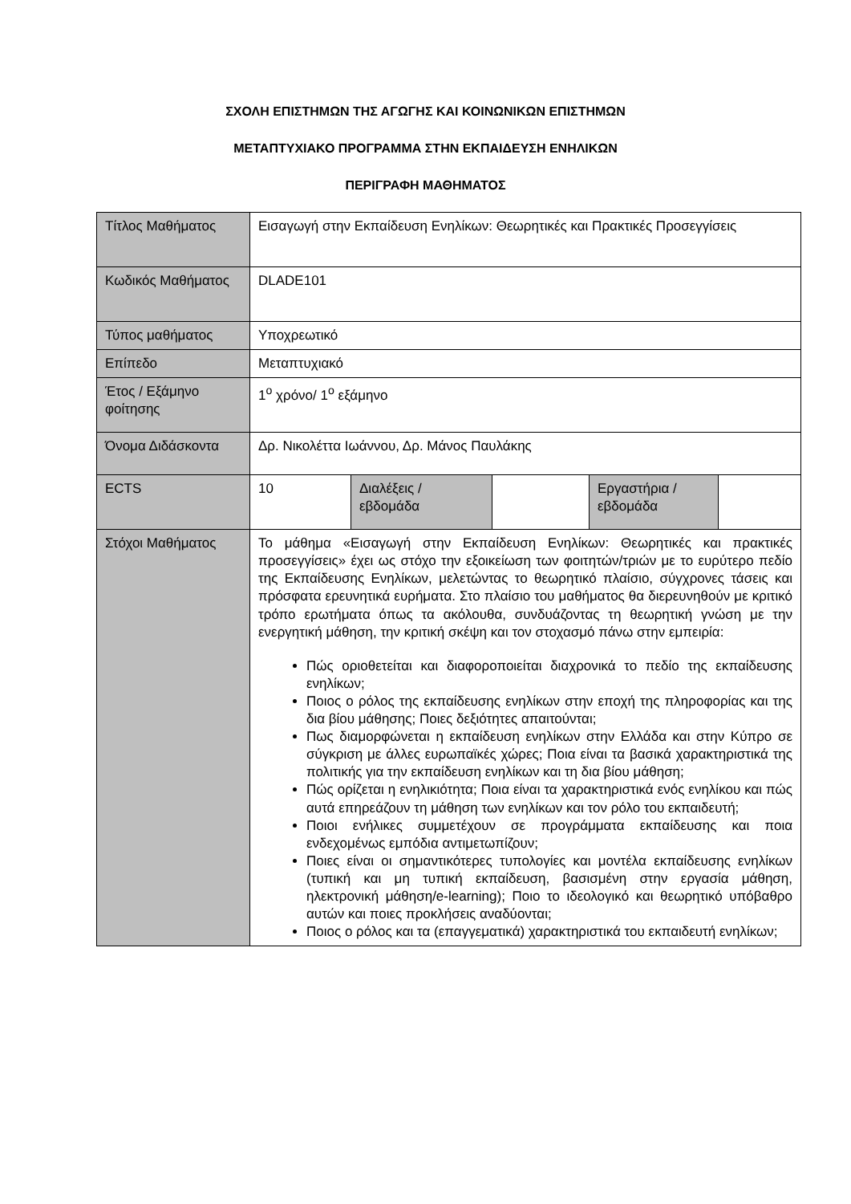ΣΧΟΛΗ ΕΠΙΣΤΗΜΩΝ ΤΗΣ ΑΓΩΓΗΣ ΚΑΙ ΚΟΙΝΩΝΙΚΩΝ ΕΠΙΣΤΗΜΩΝ
ΜΕΤΑΠΤΥΧΙΑΚΟ ΠΡΟΓΡΑΜΜΑ ΣΤΗΝ ΕΚΠΑΙΔΕΥΣΗ ΕΝΗΛΙΚΩΝ
ΠΕΡΙΓΡΑΦΗ ΜΑΘΗΜΑΤΟΣ
| Τίτλος Μαθήματος | Εισαγωγή στην Εκπαίδευση Ενηλίκων: Θεωρητικές και Πρακτικές Προσεγγίσεις | | | | |
| Κωδικός Μαθήματος | DLADE101 | | | | |
| Τύπος μαθήματος | Υποχρεωτικό | | | | |
| Επίπεδο | Μεταπτυχιακό | | | | |
| Έτος / Εξάμηνο φοίτησης | 1<sup>ο</sup> χρόνο/ 1<sup>ο</sup> εξάμηνο | | | | |
| Όνομα Διδάσκοντα | Δρ. Νικολέττα Ιωάννου, Δρ. Μάνος Παυλάκης | | | | |
| ECTS | 10 | Διαλέξεις / εβδομάδα | | Εργαστήρια / εβδομάδα | |
| Στόχοι Μαθήματος | Το μάθημα «Εισαγωγή στην Εκπαίδευση Ενηλίκων: Θεωρητικές και πρακτικές προσεγγίσεις» έχει ως στόχο την εξοικείωση των φοιτητών/τριών με το ευρύτερο πεδίο της Εκπαίδευσης Ενηλίκων, μελετώντας το θεωρητικό πλαίσιο, σύγχρονες τάσεις και πρόσφατα ερευνητικά ευρήματα. Στο πλαίσιο του μαθήματος θα διερευνηθούν με κριτικό τρόπο ερωτήματα όπως τα ακόλουθα, συνδυάζοντας τη θεωρητική γνώση με την ενεργητική μάθηση, την κριτική σκέψη και τον στοχασμό πάνω στην εμπειρία: Πώς οριοθετείται και διαφοροποιείται διαχρονικά το πεδίο της εκπαίδευσης ενηλίκων; Ποιος ο ρόλος της εκπαίδευσης ενηλίκων στην εποχή της πληροφορίας και της δια βίου μάθησης; Ποιες δεξιότητες απαιτούνται; Πως διαμορφώνεται η εκπαίδευση ενηλίκων στην Ελλάδα και στην Κύπρο σε σύγκριση με άλλες ευρωπαϊκές χώρες; Ποια είναι τα βασικά χαρακτηριστικά της πολιτικής για την εκπαίδευση ενηλίκων και τη δια βίου μάθηση; Πώς ορίζεται η ενηλικιότητα; Ποια είναι τα χαρακτηριστικά ενός ενηλίκου και πώς αυτά επηρεάζουν τη μάθηση των ενηλίκων και τον ρόλο του εκπαιδευτή; Ποιοι ενήλικες συμμετέχουν σε προγράμματα εκπαίδευσης και ποια ενδεχομένως εμπόδια αντιμετωπίζουν; Ποιες είναι οι σημαντικότερες τυπολογίες και μοντέλα εκπαίδευσης ενηλίκων (τυπική και μη τυπική εκπαίδευση, βασισμένη στην εργασία μάθηση, ηλεκτρονική μάθηση/e-learning); Ποιο το ιδεολογικό και θεωρητικό υπόβαθρο αυτών και ποιες προκλήσεις αναδύονται; Ποιος ο ρόλος και τα (επαγγεματικά) χαρακτηριστικά του εκπαιδευτή ενηλίκων; | | | | |